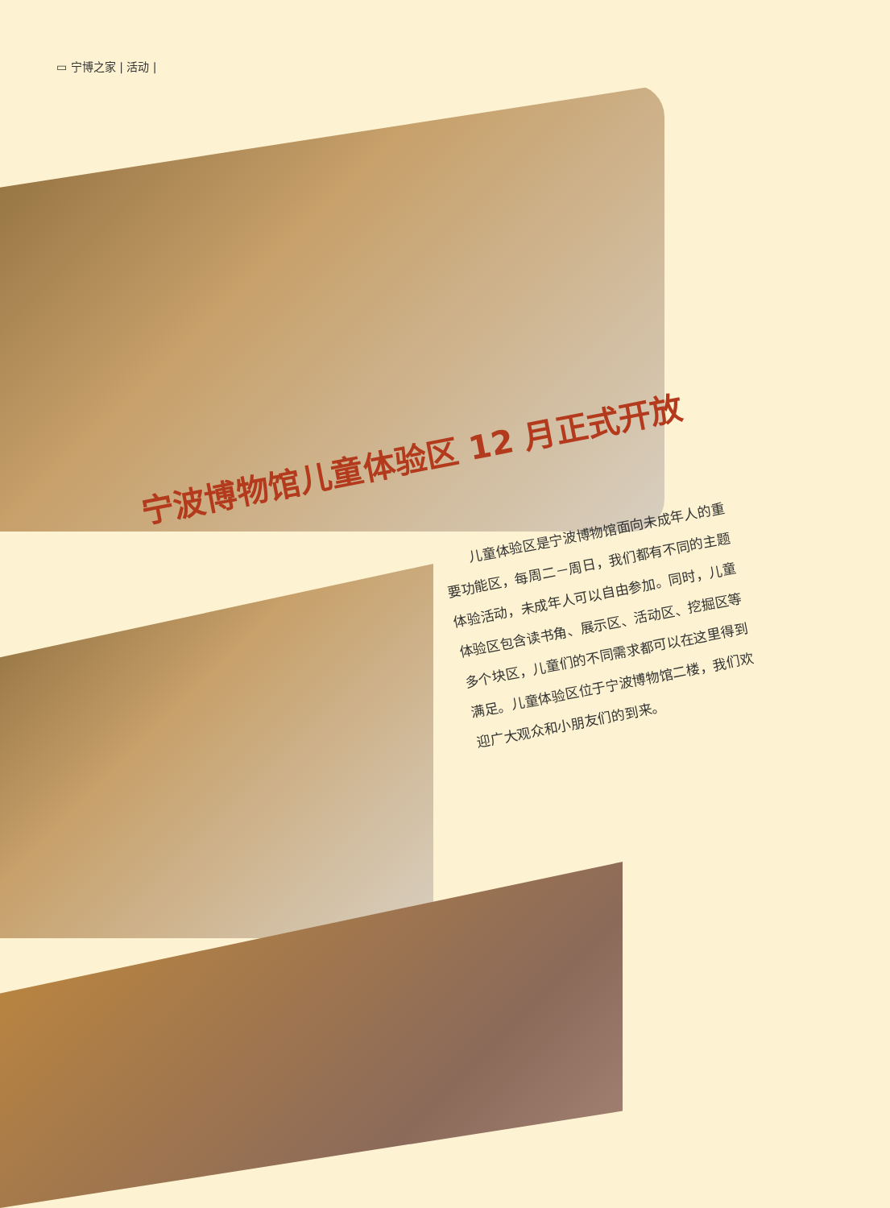▭ 宁博之家 | 活动 |
宁波博物馆儿童体验区 12 月正式开放
　　儿童体验区是宁波博物馆面向未成年人的重要功能区，每周二－周日，我们都有不同的主题体验活动，未成年人可以自由参加。同时，儿童体验区包含读书角、展示区、活动区、挖掘区等多个块区，儿童们的不同需求都可以在这里得到满足。儿童体验区位于宁波博物馆二楼，我们欢迎广大观众和小朋友们的到来。